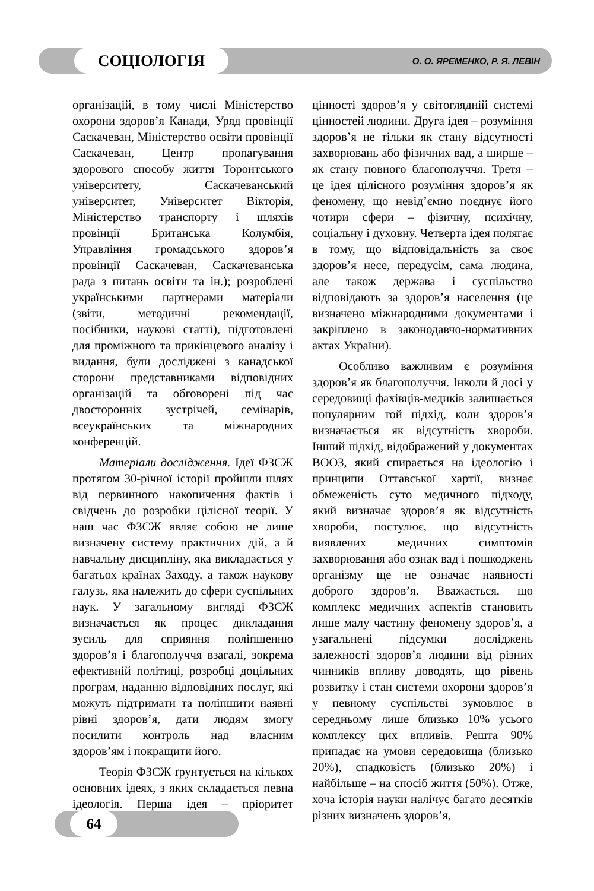СОЦІОЛОГІЯ
О. О. ЯРЕМЕНКО, Р. Я. ЛЕВІН
організацій, в тому числі Міністерство охорони здоров’я Канади, Уряд провінції Саскачеван, Міністерство освіти провінції Саскачеван, Центр пропагування здорового способу життя Торонтського університету, Саскачеванський університет, Університет Вікторія, Міністерство транспорту і шляхів провінції Британська Колумбія, Управління громадського здоров’я провінції Саскачеван, Саскачеванська рада з питань освіти та ін.); розроблені українськими партнерами матеріали (звіти, методичні рекомендації, посібники, наукові статті), підготовлені для проміжного та прикінцевого аналізу і видання, були досліджені з канадської сторони представниками відповідних організацій та обговорені під час двосторонніх зустрічей, семінарів, всеукраїнських та міжнародних конференцій.
Матеріали дослідження. Ідеї ФЗСЖ протягом 30-річної історії пройшли шлях від первинного накопичення фактів і свідчень до розробки цілісної теорії. У наш час ФЗСЖ являє собою не лише визначену систему практичних дій, а й навчальну дисципліну, яка викладається у багатьох країнах Заходу, а також наукову галузь, яка належить до сфери суспільних наук. У загальному вигляді ФЗСЖ визначається як процес дикладання зусиль для сприяння поліпшенню здоров’я і благополуччя взагалі, зокрема ефективній політиці, розробці доцільних програм, наданню відповідних послуг, які можуть підтримати та поліпшити наявні рівні здоров’я, дати людям змогу посилити контроль над власним здоров’ям і покращити його.
Теорія ФЗСЖ ґрунтується на кількох основних ідеях, з яких складається певна ідеологія. Перша ідея – пріоритет цінності здоров’я у світоглядній системі цінностей людини. Друга ідея – розуміння здоров’я не тільки як стану відсутності захворювань або фізичних вад, а ширше – як стану повного благополуччя. Третя – це ідея цілісного розуміння здоров’я як феномену, що невід’ємно поєднує його чотири сфери – фізичну, психічну, соціальну і духовну. Четверта ідея полягає в тому, що відповідальність за своє здоров’я несе, передусім, сама людина, але також держава і суспільство відповідають за здоров’я населення (це визначено міжнародними документами і закріплено в законодавчо-нормативних актах України).
Особливо важливим є розуміння здоров’я як благополуччя. Інколи й досі у середовищі фахівців-медиків залишається популярним той підхід, коли здоров’я визначається як відсутність хвороби. Інший підхід, відображений у документах ВООЗ, який спирається на ідеологію і принципи Оттавської хартії, визнає обмеженість суто медичного підходу, який визначає здоров’я як відсутність хвороби, постулює, що відсутність виявлених медичних симптомів захворювання або ознак вад і пошкоджень організму ще не означає наявності доброго здоров’я. Вважається, що комплекс медичних аспектів становить лише малу частину феномену здоров’я, а узагальнені підсумки досліджень залежності здоров’я людини від різних чинників впливу доводять, що рівень розвитку і стан системи охорони здоров’я у певному суспільстві зумовлює в середньому лише близько 10% усього комплексу цих впливів. Решта 90% припадає на умови середовища (близько 20%), спадковість (близько 20%) і найбільше – на спосіб життя (50%). Отже, хоча історія науки налічує багато десятків різних визначень здоров’я,
64